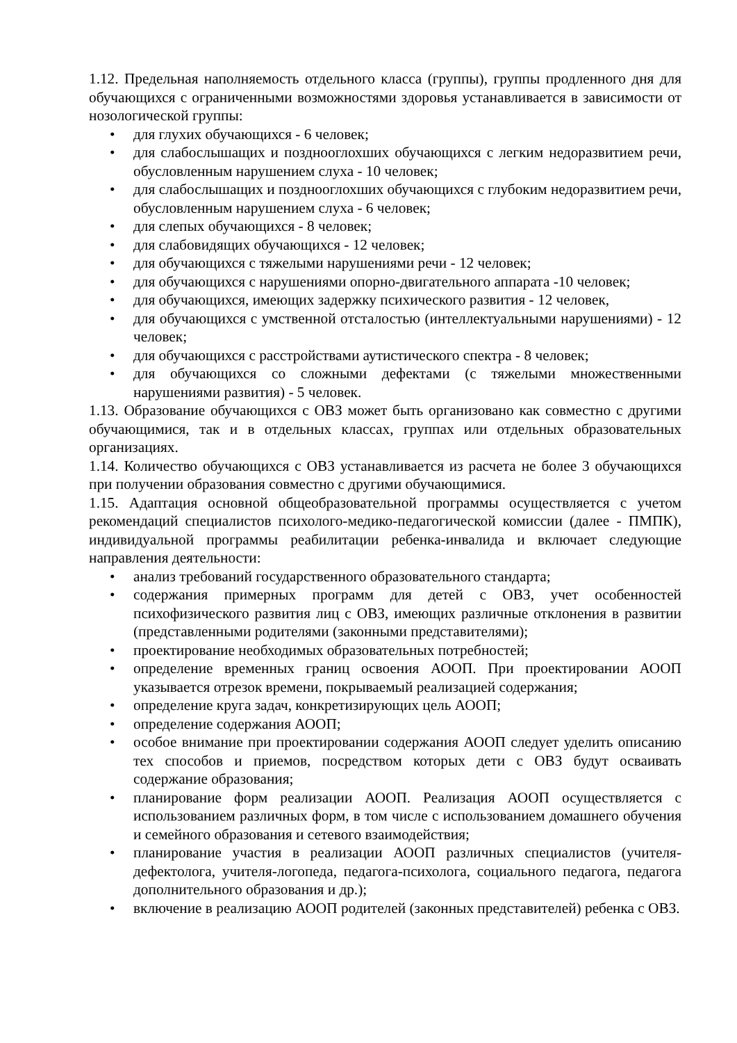1.12. Предельная наполняемость отдельного класса (группы), группы продленного дня для обучающихся с ограниченными возможностями здоровья устанавливается в зависимости от нозологической группы:
• для глухих обучающихся - 6 человек;
• для слабослышащих и позднооглохших обучающихся с легким недоразвитием речи, обусловленным нарушением слуха - 10 человек;
• для слабослышащих и позднооглохших обучающихся с глубоким недоразвитием речи, обусловленным нарушением слуха - 6 человек;
• для слепых обучающихся - 8 человек;
• для слабовидящих обучающихся - 12 человек;
• для обучающихся с тяжелыми нарушениями речи - 12 человек;
• для обучающихся с нарушениями опорно-двигательного аппарата -10 человек;
• для обучающихся, имеющих задержку психического развития - 12 человек,
• для обучающихся с умственной отсталостью (интеллектуальными нарушениями) - 12 человек;
• для обучающихся с расстройствами аутистического спектра - 8 человек;
• для обучающихся со сложными дефектами (с тяжелыми множественными нарушениями развития) - 5 человек.
1.13. Образование обучающихся с ОВЗ может быть организовано как совместно с другими обучающимися, так и в отдельных классах, группах или отдельных образовательных организациях.
1.14. Количество обучающихся с ОВЗ устанавливается из расчета не более 3 обучающихся при получении образования совместно с другими обучающимися.
1.15. Адаптация основной общеобразовательной программы осуществляется с учетом рекомендаций специалистов психолого-медико-педагогической комиссии (далее - ПМПК), индивидуальной программы реабилитации ребенка-инвалида и включает следующие направления деятельности:
• анализ требований государственного образовательного стандарта;
• содержания примерных программ для детей с ОВЗ, учет особенностей психофизического развития лиц с ОВЗ, имеющих различные отклонения в развитии (представленными родителями (законными представителями);
• проектирование необходимых образовательных потребностей;
• определение временных границ освоения АООП. При проектировании АООП указывается отрезок времени, покрываемый реализацией содержания;
• определение круга задач, конкретизирующих цель АООП;
• определение содержания АООП;
• особое внимание при проектировании содержания АООП следует уделить описанию тех способов и приемов, посредством которых дети с ОВЗ будут осваивать содержание образования;
• планирование форм реализации АООП. Реализация АООП осуществляется с использованием различных форм, в том числе с использованием домашнего обучения и семейного образования и сетевого взаимодействия;
• планирование участия в реализации АООП различных специалистов (учителя-дефектолога, учителя-логопеда, педагога-психолога, социального педагога, педагога дополнительного образования и др.);
• включение в реализацию АООП родителей (законных представителей) ребенка с ОВЗ.